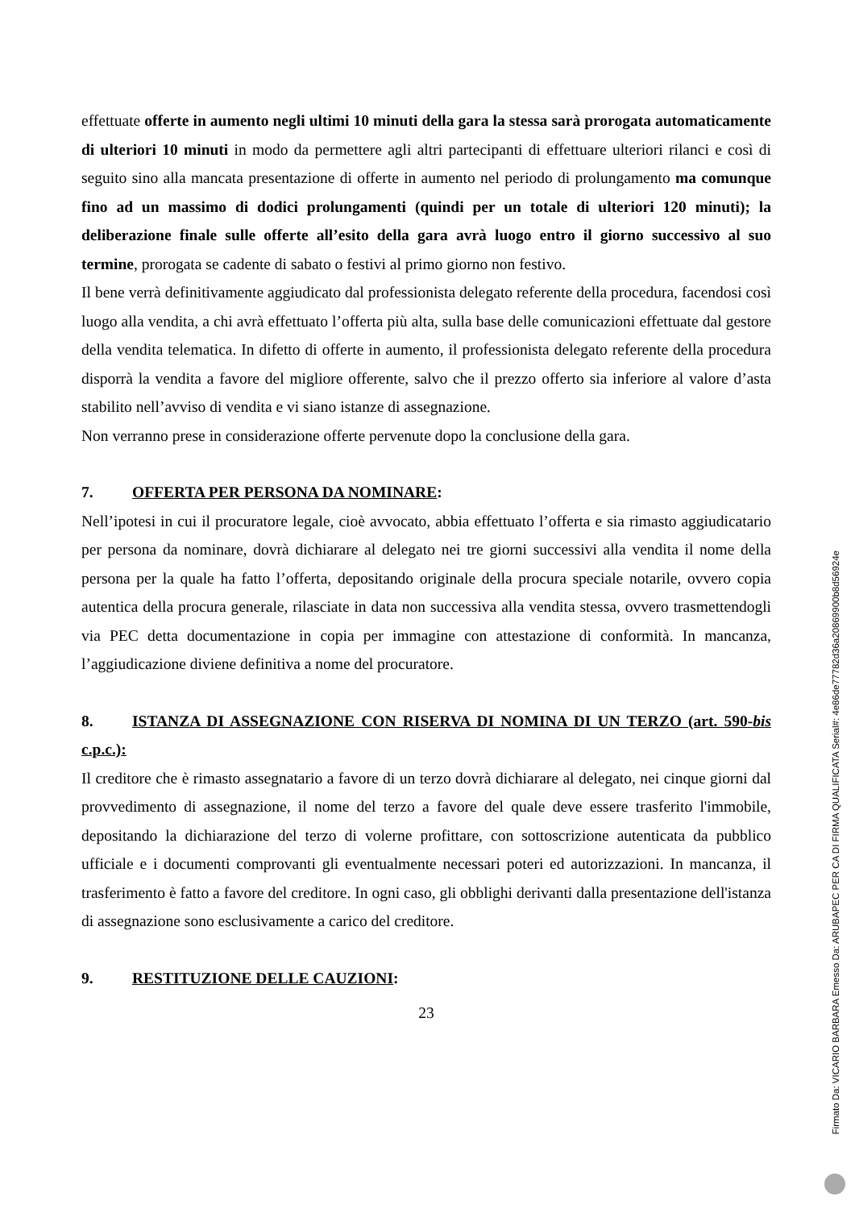effettuate offerte in aumento negli ultimi 10 minuti della gara la stessa sarà prorogata automaticamente di ulteriori 10 minuti in modo da permettere agli altri partecipanti di effettuare ulteriori rilanci e così di seguito sino alla mancata presentazione di offerte in aumento nel periodo di prolungamento ma comunque fino ad un massimo di dodici prolungamenti (quindi per un totale di ulteriori 120 minuti); la deliberazione finale sulle offerte all’esito della gara avrà luogo entro il giorno successivo al suo termine, prorogata se cadente di sabato o festivi al primo giorno non festivo.
Il bene verrà definitivamente aggiudicato dal professionista delegato referente della procedura, facendosi così luogo alla vendita, a chi avrà effettuato l’offerta più alta, sulla base delle comunicazioni effettuate dal gestore della vendita telematica. In difetto di offerte in aumento, il professionista delegato referente della procedura disporrà la vendita a favore del migliore offerente, salvo che il prezzo offerto sia inferiore al valore d’asta stabilito nell’avviso di vendita e vi siano istanze di assegnazione.
Non verranno prese in considerazione offerte pervenute dopo la conclusione della gara.
7. OFFERTA PER PERSONA DA NOMINARE:
Nell’ipotesi in cui il procuratore legale, cioè avvocato, abbia effettuato l’offerta e sia rimasto aggiudicatario per persona da nominare, dovrà dichiarare al delegato nei tre giorni successivi alla vendita il nome della persona per la quale ha fatto l’offerta, depositando originale della procura speciale notarile, ovvero copia autentica della procura generale, rilasciate in data non successiva alla vendita stessa, ovvero trasmettendogli via PEC detta documentazione in copia per immagine con attestazione di conformità. In mancanza, l’aggiudicazione diviene definitiva a nome del procuratore.
8. ISTANZA DI ASSEGNAZIONE CON RISERVA DI NOMINA DI UN TERZO (art. 590-bis c.p.c.):
Il creditore che è rimasto assegnatario a favore di un terzo dovrà dichiarare al delegato, nei cinque giorni dal provvedimento di assegnazione, il nome del terzo a favore del quale deve essere trasferito l'immobile, depositando la dichiarazione del terzo di volerne profittare, con sottoscrizione autenticata da pubblico ufficiale e i documenti comprovanti gli eventualmente necessari poteri ed autorizzazioni. In mancanza, il trasferimento è fatto a favore del creditore. In ogni caso, gli obblighi derivanti dalla presentazione dell'istanza di assegnazione sono esclusivamente a carico del creditore.
9. RESTITUZIONE DELLE CAUZIONI:
23
Firmato Da: VICARIO BARBARA Emesso Da: ARUBAPEC PER CA DI FIRMA QUALIFICATA Serial#: 4e86de77782d36a20869900b8d56924e